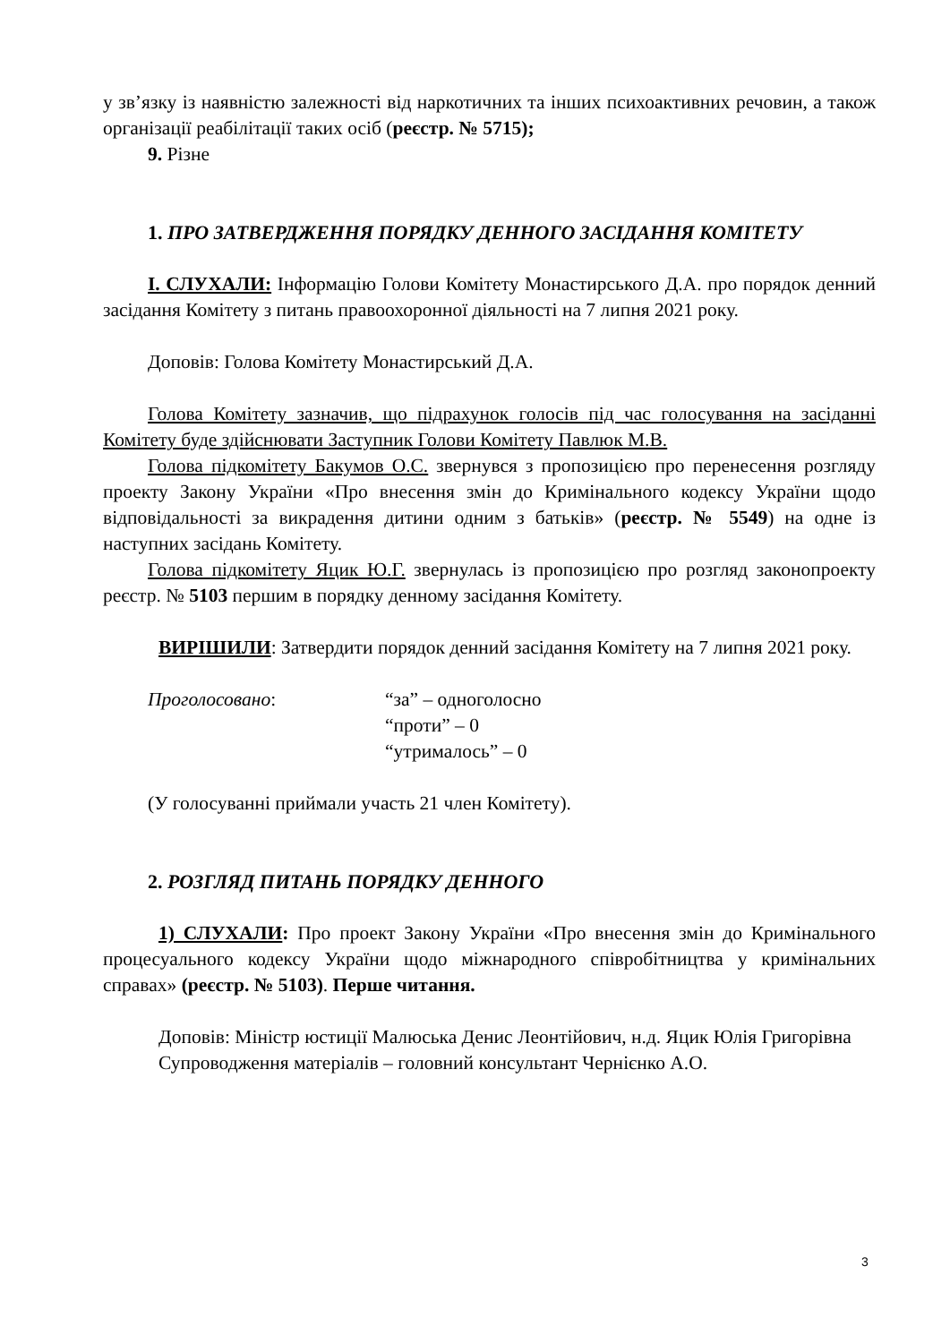у зв’язку із наявністю залежності від наркотичних та інших психоактивних речовин, а також організації реабілітації таких осіб (реєстр. № 5715);
9. Різне
1. ПРО ЗАТВЕРДЖЕННЯ ПОРЯДКУ ДЕННОГО ЗАСІДАННЯ КОМІТЕТУ
І. СЛУХАЛИ: Інформацію Голови Комітету Монастирського Д.А. про порядок денний засідання Комітету з питань правоохоронної діяльності на 7 липня 2021 року.
Доповів: Голова Комітету Монастирський Д.А.
Голова Комітету зазначив, що підрахунок голосів під час голосування на засіданні Комітету буде здійснювати Заступник Голови Комітету Павлюк М.В.
Голова підкомітету Бакумов О.С. звернувся з пропозицією про перенесення розгляду проекту Закону України «Про внесення змін до Кримінального кодексу України щодо відповідальності за викрадення дитини одним з батьків» (реєстр. № 5549) на одне із наступних засідань Комітету.
Голова підкомітету Яцик Ю.Г. звернулась із пропозицією про розгляд законопроекту реєстр. № 5103 першим в порядку денному засідання Комітету.
ВИРІШИЛИ: Затвердити порядок денний засідання Комітету на 7 липня 2021 року.
Проголосовано: “за” – одноголосно
“проти” – 0
“утрималось” – 0
(У голосуванні приймали участь 21 член Комітету).
2. РОЗГЛЯД ПИТАНЬ ПОРЯДКУ ДЕННОГО
1) СЛУХАЛИ: Про проект Закону України «Про внесення змін до Кримінального процесуального кодексу України щодо міжнародного співробітництва у кримінальних справах» (реєстр. № 5103). Перше читання.
Доповів: Міністр юстиції Малюська Денис Леонтійович, н.д. Яцик Юлія Григорівна
Супроводження матеріалів – головний консультант Черніє­нко А.О.
3